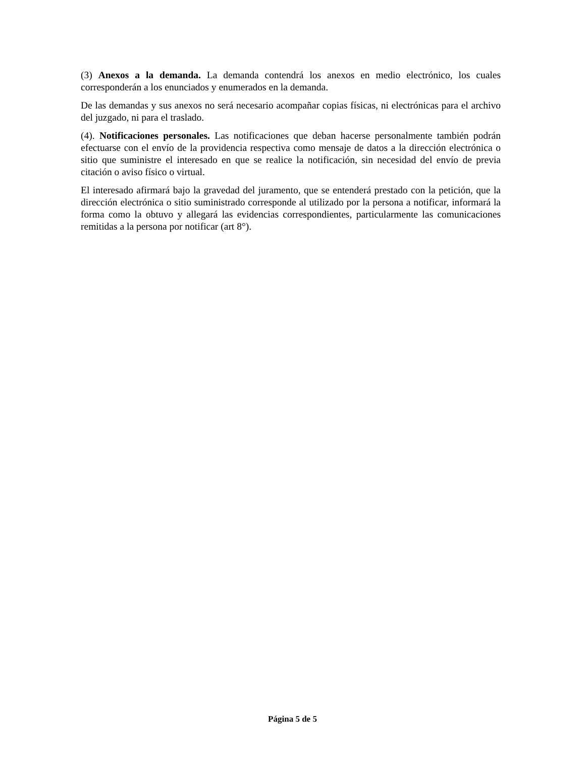(3) Anexos a la demanda. La demanda contendrá los anexos en medio electrónico, los cuales corresponderán a los enunciados y enumerados en la demanda.
De las demandas y sus anexos no será necesario acompañar copias físicas, ni electrónicas para el archivo del juzgado, ni para el traslado.
(4). Notificaciones personales. Las notificaciones que deban hacerse personalmente también podrán efectuarse con el envío de la providencia respectiva como mensaje de datos a la dirección electrónica o sitio que suministre el interesado en que se realice la notificación, sin necesidad del envío de previa citación o aviso físico o virtual.
El interesado afirmará bajo la gravedad del juramento, que se entenderá prestado con la petición, que la dirección electrónica o sitio suministrado corresponde al utilizado por la persona a notificar, informará la forma como la obtuvo y allegará las evidencias correspondientes, particularmente las comunicaciones remitidas a la persona por notificar (art 8°).
Página 5 de 5